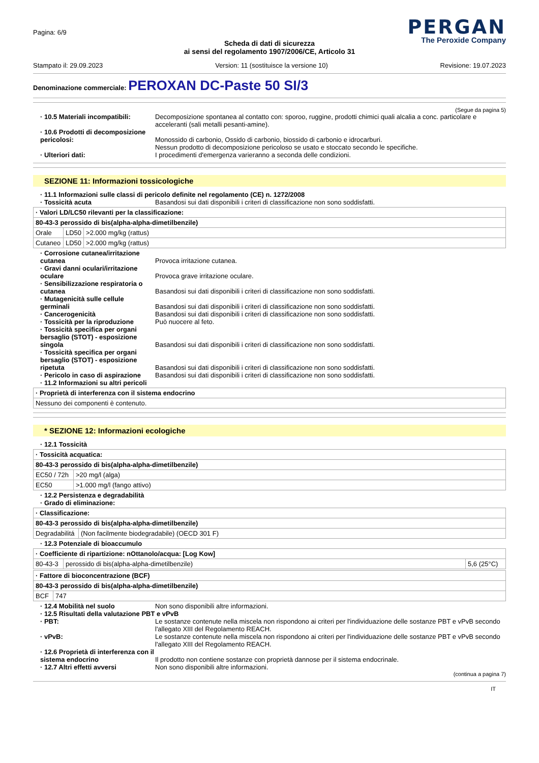Pagina: 6/9
PERGAN
The Peroxide Company
Scheda di dati di sicurezza
ai sensi del regolamento 1907/2006/CE, Articolo 31
Stampato il: 29.09.2023 Version: 11 (sostituisce la versione 10) Revisione: 19.07.2023
Denominazione commerciale: PEROXAN DC-Paste 50 SI/3
(Segue da pagina 5)
· 10.5 Materiali incompatibili:
Decomposizione spontanea al contatto con: sporoo, ruggine, prodotti chimici quali alcalia a conc. particolare e acceleranti (sali metalli pesanti-amine).
· 10.6 Prodotti di decomposizione pericolosi:
Monossido di carbonio, Ossido di carbonio, biossido di carbonio e idrocarburi.
Nessun prodotto di decomposizione pericoloso se usato e stoccato secondo le specifiche.
· Ulteriori dati: I procedimenti d'emergenza varieranno a seconda delle condizioni.
SEZIONE 11: Informazioni tossicologiche
· 11.1 Informazioni sulle classi di pericolo definite nel regolamento (CE) n. 1272/2008
· Tossicità acuta Basandosi sui dati disponibili i criteri di classificazione non sono soddisfatti.
| · Valori LD/LC50 rilevanti per la classificazione: | | |
| --- | --- | --- |
| 80-43-3 perossido di bis(alpha-alpha-dimetilbenzile) | | |
| Orale | LD50 | >2.000 mg/kg (rattus) |
| Cutaneo | LD50 | >2.000 mg/kg (rattus) |
· Corrosione cutanea/irritazione cutanea
Provoca irritazione cutanea.
· Gravi danni oculari/irritazione oculare
Provoca grave irritazione oculare.
· Sensibilizzazione respiratoria o cutanea
Basandosi sui dati disponibili i criteri di classificazione non sono soddisfatti.
· Mutagenicità sulle cellule germinali
Basandosi sui dati disponibili i criteri di classificazione non sono soddisfatti.
· Cancerogenicità Basandosi sui dati disponibili i criteri di classificazione non sono soddisfatti.
· Tossicità per la riproduzione
Può nuocere al feto.
· Tossicità specifica per organi bersaglio (STOT) - esposizione singola
Basandosi sui dati disponibili i criteri di classificazione non sono soddisfatti.
· Tossicità specifica per organi bersaglio (STOT) - esposizione ripetuta
Basandosi sui dati disponibili i criteri di classificazione non sono soddisfatti.
· Pericolo in caso di aspirazione
Basandosi sui dati disponibili i criteri di classificazione non sono soddisfatti.
· 11.2 Informazioni su altri pericoli
| · Proprietà di interferenza con il sistema endocrino |
| --- |
| Nessuno dei componenti è contenuto. |
* SEZIONE 12: Informazioni ecologiche
· 12.1 Tossicità
| · Tossicità acquatica: | |
| --- | --- |
| 80-43-3 perossido di bis(alpha-alpha-dimetilbenzile) | |
| EC50 / 72h | >20 mg/l (alga) |
| EC50 | >1.000 mg/l (fango attivo) |
· 12.2 Persistenza e degradabilità
· Grado di eliminazione:
| · Classificazione: | |
| --- | --- |
| 80-43-3 perossido di bis(alpha-alpha-dimetilbenzile) | |
| Degradabilitá | (Non facilmente biodegradabile) (OECD 301 F) |
· 12.3 Potenziale di bioaccumulo
| · Coefficiente di ripartizione: nOttanolo/acqua: [Log Kow] | | |
| --- | --- | --- |
| 80-43-3 | perossido di bis(alpha-alpha-dimetilbenzile) | 5,6 (25°C) |
| · Fattore di bioconcentrazione (BCF) | |
| --- | --- |
| 80-43-3 perossido di bis(alpha-alpha-dimetilbenzile) | |
| BCF | 747 |
· 12.4 Mobilità nel suolo Non sono disponibili altre informazioni.
· 12.5 Risultati della valutazione PBT e vPvB
· PBT: Le sostanze contenute nella miscela non rispondono ai criteri per l'individuazione delle sostanze PBT e vPvB secondo l'allegato XIII del Regolamento REACH.
· vPvB: Le sostanze contenute nella miscela non rispondono ai criteri per l'individuazione delle sostanze PBT e vPvB secondo l'allegato XIII del Regolamento REACH.
· 12.6 Proprietà di interferenza con il sistema endocrino
Il prodotto non contiene sostanze con proprietà dannose per il sistema endocrinale.
· 12.7 Altri effetti avversi Non sono disponibili altre informazioni.
(continua a pagina 7)
IT